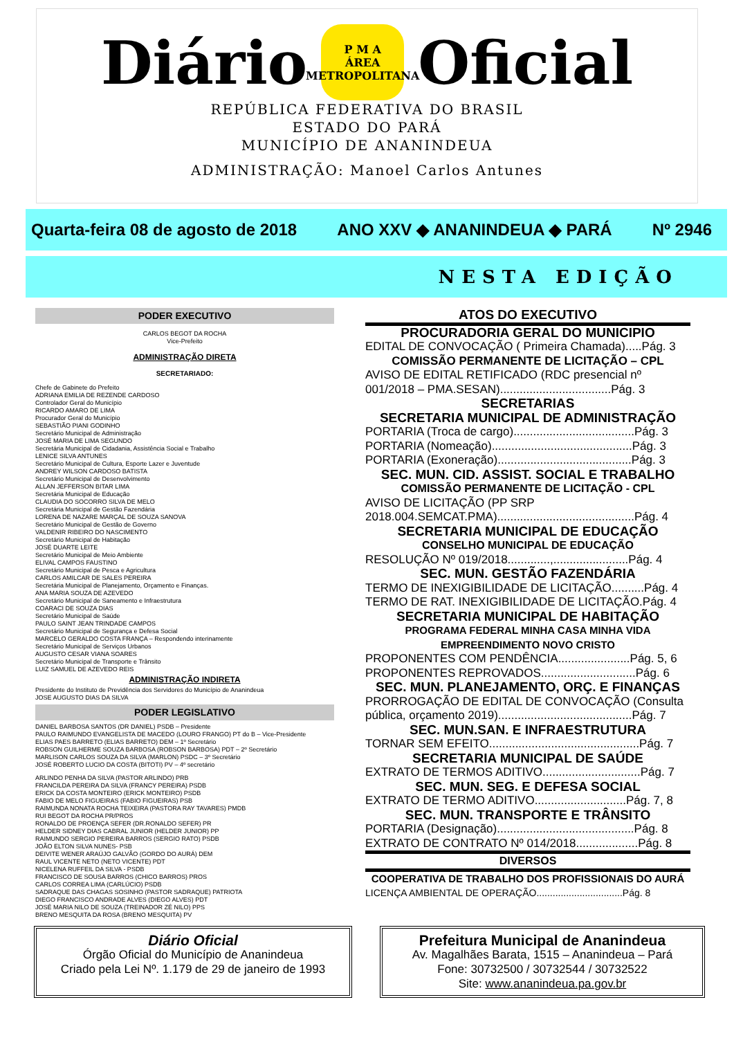Diário
P M A
ÁREA METROPOLITANA
Oficial
REPÚBLICA FEDERATIVA DO BRASIL
ESTADO DO PARÁ
MUNICÍPIO DE ANANINDEUA
ADMINISTRAÇÃO: Manoel Carlos Antunes
Quarta-feira 08 de agosto de 2018 ANO XXV ◆ ANANINDEUA ◆ PARÁ Nº 2946
NESTA EDIÇÃO
PODER EXECUTIVO
CARLOS BEGOT DA ROCHA
Vice-Prefeito
ADMINISTRAÇÃO DIRETA
SECRETARIADO:
Chefe de Gabinete do Prefeito
ADRIANA EMILIA DE REZENDE CARDOSO
Controlador Geral do Município
RICARDO AMARO DE LIMA
Procurador Geral do Município
SEBASTIÃO PIANI GODINHO
Secretário Municipal de Administração
JOSÉ MARIA DE LIMA SEGUNDO
Secretária Municipal de Cidadania, Assistência Social e Trabalho
LENICE SILVA ANTUNES
Secretário Municipal de Cultura, Esporte Lazer e Juventude
ANDREY WILSON CARDOSO BATISTA
Secretário Municipal de Desenvolvimento
ALLAN JEFFERSON BITAR LIMA
Secretária Municipal de Educação
CLAUDIA DO SOCORRO SILVA DE MELO
Secretária Municipal de Gestão Fazendária
LORENA DE NAZARE MARÇAL DE SOUZA SANOVA
Secretário Municipal de Gestão de Governo
VALDENIR RIBEIRO DO NASCIMENTO
Secretário Municipal de Habitação
JOSÉ DUARTE LEITE
Secretário Municipal de Meio Ambiente
ELIVAL CAMPOS FAUSTINO
Secretário Municipal de Pesca e Agricultura
CARLOS AMILCAR DE SALES PEREIRA
Secretária Municipal de Planejamento, Orçamento e Finanças.
ANA MARIA SOUZA DE AZEVEDO
Secretário Municipal de Saneamento e Infraestrutura
COARACI DE SOUZA DIAS
Secretário Municipal de Saúde
PAULO SAINT JEAN TRINDADE CAMPOS
Secretário Municipal de Segurança e Defesa Social
MARCELO GERALDO COSTA FRANÇA – Respondendo interinamente
Secretário Municipal de Serviços Urbanos
AUGUSTO CESAR VIANA SOARES
Secretário Municipal de Transporte e Trânsito
LUIZ SAMUEL DE AZEVEDO REIS
ADMINISTRAÇÃO INDIRETA
Presidente do Instituto de Previdência dos Servidores do Município de Ananindeua
JOSE AUGUSTO DIAS DA SILVA
PODER LEGISLATIVO
DANIEL BARBOSA SANTOS (DR DANIEL) PSDB – Presidente
PAULO RAIMUNDO EVANGELISTA DE MACEDO (LOURO FRANGO) PT do B – Vice-Presidente
ELIAS PAES BARRETO (ELIAS BARRETO) DEM – 1º Secretário
ROBSON GUILHERME SOUZA BARBOSA (ROBSON BARBOSA) PDT – 2º Secretário
MARLISON CARLOS SOUZA DA SILVA (MARLON) PSDC – 3º Secretário
JOSÉ ROBERTO LUCIO DA COSTA (BITOTI) PV – 4º secretário
ARLINDO PENHA DA SILVA (PASTOR ARLINDO) PRB
FRANCILDA PEREIRA DA SILVA (FRANCY PEREIRA) PSDB
ERICK DA COSTA MONTEIRO (ERICK MONTEIRO) PSDB
FABIO DE MELO FIGUEIRAS (FABIO FIGUEIRAS) PSB
RAIMUNDA NONATA ROCHA TEIXEIRA (PASTORA RAY TAVARES) PMDB
RUI BEGOT DA ROCHA PR/PROS
RONALDO DE PROENÇA SEFER (DR.RONALDO SEFER) PR
HELDER SIDNEY DIAS CABRAL JUNIOR (HELDER JUNIOR) PP
RAIMUNDO SERGIO PEREIRA BARROS (SERGIO RATO) PSDB
JOÃO ELTON SILVA NUNES- PSB
DEIVITE WENER ARAÚJO GALVÃO (GORDO DO AURÁ) DEM
RAUL VICENTE NETO (NETO VICENTE) PDT
NICELENA RUFFEIL DA SILVA - PSDB
FRANCISCO DE SOUSA BARROS (CHICO BARROS) PROS
CARLOS CORREA LIMA (CARLÚCIO) PSDB
SADRAQUE DAS CHAGAS SOSINHO (PASTOR SADRAQUE) PATRIOTA
DIEGO FRANCISCO ANDRADE ALVES (DIEGO ALVES) PDT
JOSÉ MARIA NILO DE SOUZA (TREINADOR ZÉ NILO) PPS
BRENO MESQUITA DA ROSA (BRENO MESQUITA) PV
ATOS DO EXECUTIVO
PROCURADORIA GERAL DO MUNICIPIO
EDITAL DE CONVOCAÇÃO ( Primeira Chamada).....Pág. 3
COMISSÃO PERMANENTE DE LICITAÇÃO – CPL
AVISO DE EDITAL RETIFICADO (RDC presencial nº 001/2018 – PMA.SESAN)..................................Pág. 3
SECRETARIAS
SECRETARIA MUNICIPAL DE ADMINISTRAÇÃO
PORTARIA (Troca de cargo).....................................Pág. 3
PORTARIA (Nomeação)...........................................Pág. 3
PORTARIA (Exoneração).........................................Pág. 3
SEC. MUN. CID. ASSIST. SOCIAL E TRABALHO
COMISSÃO PERMANENTE DE LICITAÇÃO - CPL
AVISO DE LICITAÇÃO (PP SRP 2018.004.SEMCAT.PMA)..........................................Pág. 4
SECRETARIA MUNICIPAL DE EDUCAÇÃO
CONSELHO MUNICIPAL DE EDUCAÇÃO
RESOLUÇÃO Nº 019/2018.............,.......................Pág. 4
SEC. MUN. GESTÃO FAZENDÁRIA
TERMO DE INEXIGIBILIDADE DE LICITAÇÃO..........Pág. 4
TERMO DE RAT. INEXIGIBILIDADE DE LICITAÇÃO.Pág. 4
SECRETARIA MUNICIPAL DE HABITAÇÃO
PROGRAMA FEDERAL MINHA CASA MINHA VIDA
EMPREENDIMENTO NOVO CRISTO
PROPONENTES COM PENDÊNCIA......................Pág. 5, 6
PROPONENTES REPROVADOS.............................Pág. 6
SEC. MUN. PLANEJAMENTO, ORÇ. E FINANÇAS
PRORROGAÇÃO DE EDITAL DE CONVOCAÇÃO (Consulta pública, orçamento 2019).........................................Pág. 7
SEC. MUN.SAN. E INFRAESTRUTURA
TORNAR SEM EFEITO..............................................Pág. 7
SECRETARIA MUNICIPAL DE SAÚDE
EXTRATO DE TERMOS ADITIVO..............................Pág. 7
SEC. MUN. SEG. E DEFESA SOCIAL
EXTRATO DE TERMO ADITIVO............................Pág. 7, 8
SEC. MUN. TRANSPORTE E TRÂNSITO
PORTARIA (Designação)..........................................Pág. 8
EXTRATO DE CONTRATO Nº 014/2018...................Pág. 8
DIVERSOS
COOPERATIVA DE TRABALHO DOS PROFISSIONAIS DO AURÁ
LICENÇA AMBIENTAL DE OPERAÇÃO................................Pág. 8
Diário Oficial
Órgão Oficial do Município de Ananindeua
Criado pela Lei Nº. 1.179 de 29 de janeiro de 1993
Prefeitura Municipal de Ananindeua
Av. Magalhães Barata, 1515 – Ananindeua – Pará
Fone: 30732500 / 30732544 / 30732522
Site: www.ananindeua.pa.gov.br